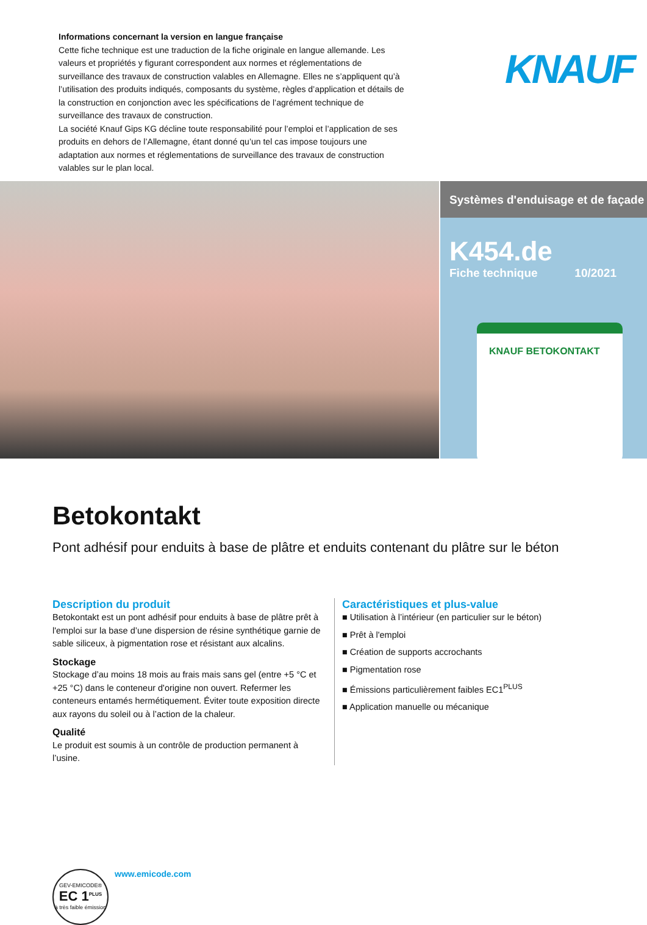Informations concernant la version en langue française
Cette fiche technique est une traduction de la fiche originale en langue allemande. Les valeurs et propriétés y figurant correspondent aux normes et réglementations de surveillance des travaux de construction valables en Allemagne. Elles ne s’appliquent qu’à l’utilisation des produits indiqués, composants du système, règles d’application et détails de la construction en conjonction avec les spécifications de l’agrément technique de surveillance des travaux de construction.
La société Knauf Gips KG décline toute responsabilité pour l’emploi et l’application de ses produits en dehors de l’Allemagne, étant donné qu’un tel cas impose toujours une adaptation aux normes et réglementations de surveillance des travaux de construction valables sur le plan local.
KNAUF
Systèmes d'enduisage et de façade
K454.de
Fiche technique 10/2021
KNAUF BETOKONTAKT
Betokontakt
Pont adhésif pour enduits à base de plâtre et enduits contenant du plâtre sur le béton
Description du produit
Betokontakt est un pont adhésif pour enduits à base de plâtre prêt à l'emploi sur la base d’une dispersion de résine synthétique garnie de sable siliceux, à pigmentation rose et résistant aux alcalins.
Stockage
Stockage d’au moins 18 mois au frais mais sans gel (entre +5 °C et +25 °C) dans le conteneur d'origine non ouvert. Refermer les conteneurs entamés hermétiquement. Éviter toute exposition directe aux rayons du soleil ou à l’action de la chaleur.
Qualité
Le produit est soumis à un contrôle de production permanent à l’usine.
Caractéristiques et plus-value
■ Utilisation à l’intérieur (en particulier sur le béton)
■ Prêt à l'emploi
■ Création de supports accrochants
■ Pigmentation rose
■ Émissions particulièrement faibles EC1<sup>PLUS</sup>
■ Application manuelle ou mécanique
GEV-EMICODE®
EC 1<sup>PLUS</sup>
à très faible émission
www.emicode.com